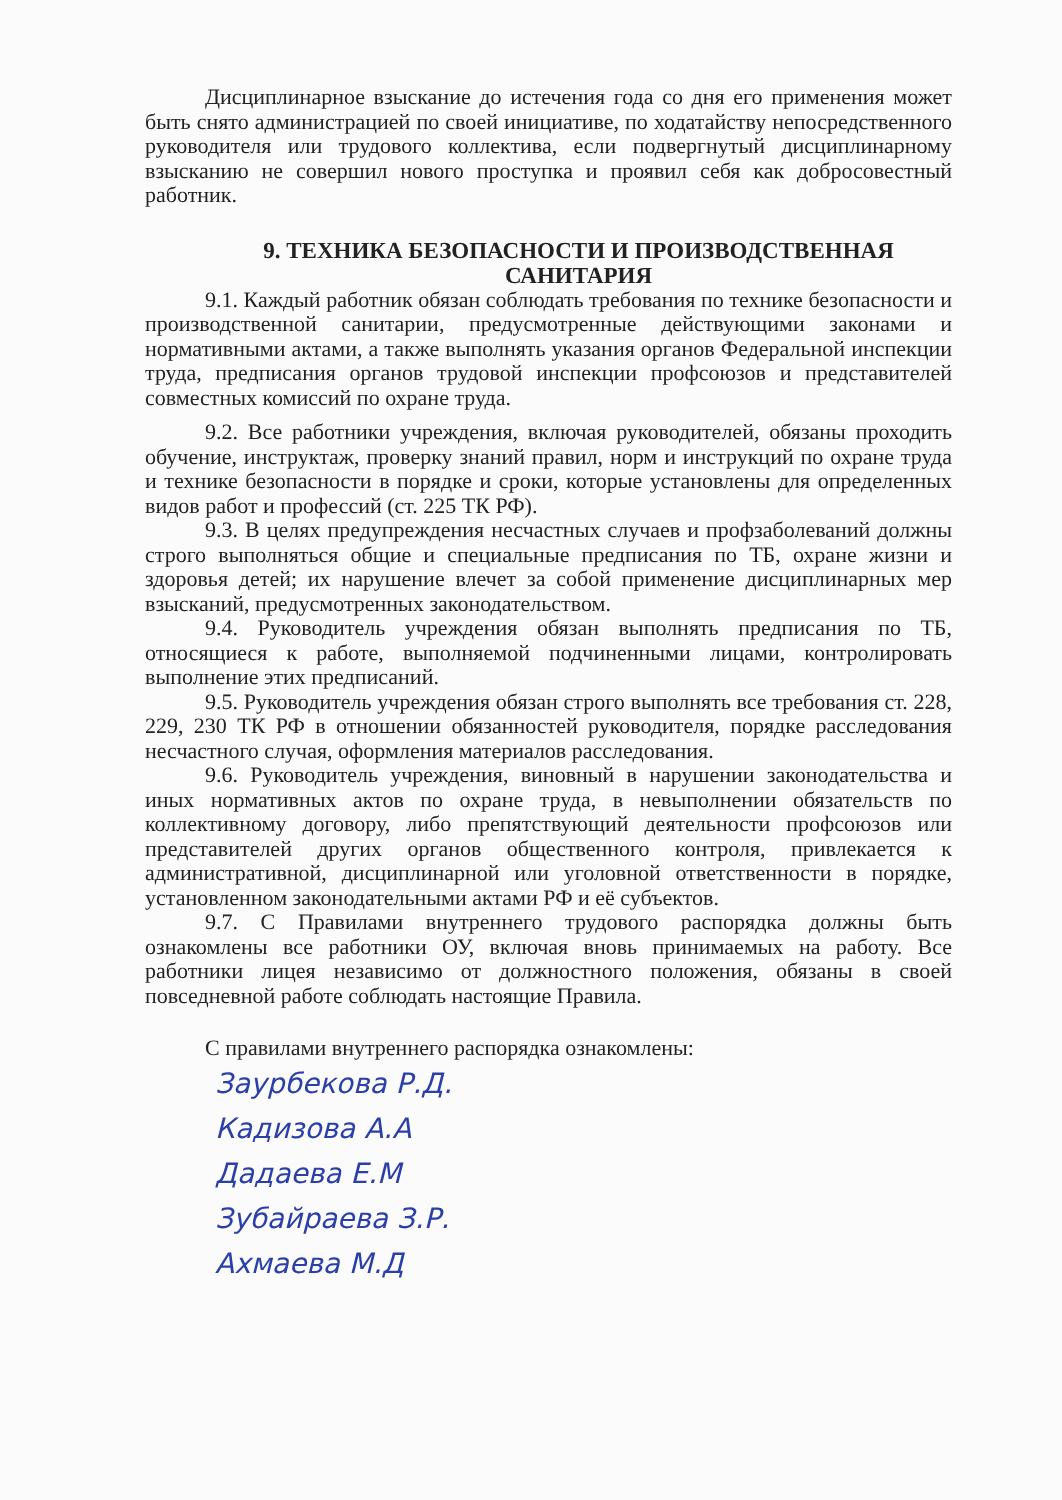Дисциплинарное взыскание до истечения года со дня его применения может быть снято администрацией по своей инициативе, по ходатайству непосредственного руководителя или трудового коллектива, если подвергнутый дисциплинарному взысканию не совершил нового проступка и проявил себя как добросовестный работник.
9. ТЕХНИКА БЕЗОПАСНОСТИ И ПРОИЗВОДСТВЕННАЯ САНИТАРИЯ
9.1. Каждый работник обязан соблюдать требования по технике безопасности и производственной санитарии, предусмотренные действующими законами и нормативными актами, а также выполнять указания органов Федеральной инспекции труда, предписания органов трудовой инспекции профсоюзов и представителей совместных комиссий по охране труда.
9.2. Все работники учреждения, включая руководителей, обязаны проходить обучение, инструктаж, проверку знаний правил, норм и инструкций по охране труда и технике безопасности в порядке и сроки, которые установлены для определенных видов работ и профессий (ст. 225 ТК РФ).
9.3. В целях предупреждения несчастных случаев и профзаболеваний должны строго выполняться общие и специальные предписания по ТБ, охране жизни и здоровья детей; их нарушение влечет за собой применение дисциплинарных мер взысканий, предусмотренных законодательством.
9.4. Руководитель учреждения обязан выполнять предписания по ТБ, относящиеся к работе, выполняемой подчиненными лицами, контролировать выполнение этих предписаний.
9.5. Руководитель учреждения обязан строго выполнять все требования ст. 228, 229, 230 ТК РФ в отношении обязанностей руководителя, порядке расследования несчастного случая, оформления материалов расследования.
9.6. Руководитель учреждения, виновный в нарушении законодательства и иных нормативных актов по охране труда, в невыполнении обязательств по коллективному договору, либо препятствующий деятельности профсоюзов или представителей других органов общественного контроля, привлекается к административной, дисциплинарной или уголовной ответственности в порядке, установленном законодательными актами РФ и её субъектов.
9.7. С Правилами внутреннего трудового распорядка должны быть ознакомлены все работники ОУ, включая вновь принимаемых на работу. Все работники лицея независимо от должностного положения, обязаны в своей повседневной работе соблюдать настоящие Правила.
С правилами внутреннего распорядка ознакомлены:
Заурбекова Р.Д.
Кадизова А.А
Дадаева Е.М
Зубайраева З.Р.
Ахмаева М.Д